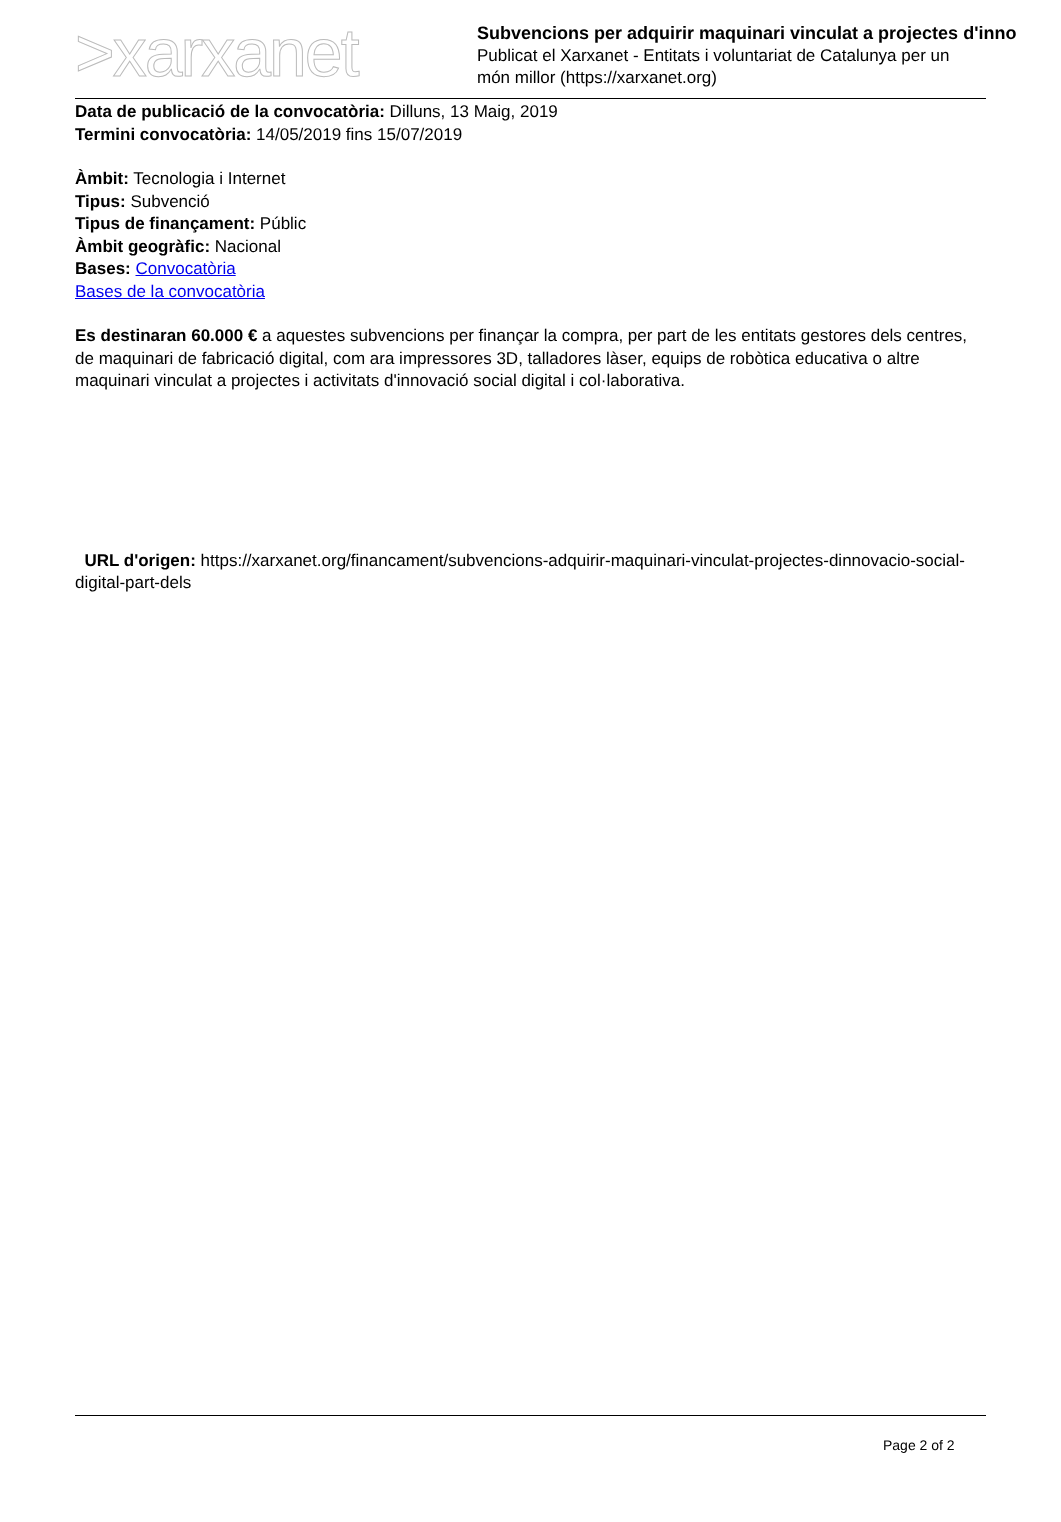>xarxanet
Subvencions per adquirir maquinari vinculat a projectes d'inno
Publicat el Xarxanet - Entitats i voluntariat de Catalunya per un
món millor (https://xarxanet.org)
Data de publicació de la convocatòria: Dilluns, 13 Maig, 2019
Termini convocatòria: 14/05/2019 fins 15/07/2019
Àmbit: Tecnologia i Internet
Tipus: Subvenció
Tipus de finançament: Públic
Àmbit geogràfic: Nacional
Bases: Convocatòria
Bases de la convocatòria
Es destinaran 60.000 € a aquestes subvencions per finançar la compra, per part de les entitats gestores dels centres, de maquinari de fabricació digital, com ara impressores 3D, talladores làser, equips de robòtica educativa o altre maquinari vinculat a projectes i activitats d'innovació social digital i col·laborativa.
URL d'origen: https://xarxanet.org/financament/subvencions-adquirir-maquinari-vinculat-projectes-dinnovacio-social-digital-part-dels
Page 2 of 2